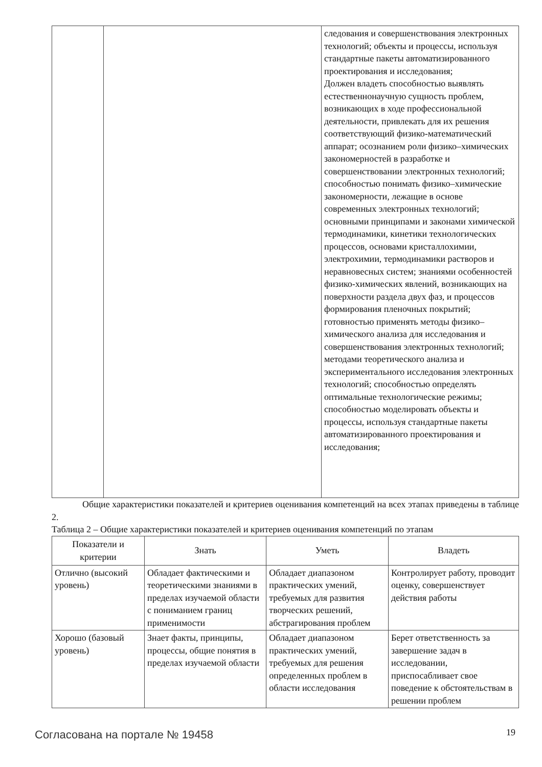| | | следования и совершенствования электронных технологий; объекты и процессы, используя стандартные пакеты автоматизированного проектирования и исследования; Должен владеть способностью выявлять естественнонаучную сущность проблем, возникающих в ходе профессиональной деятельности, привлекать для их решения соответствующий физико-математический аппарат; осознанием роли физико–химических закономерностей в разработке и совершенствовании электронных технологий; способностью понимать физико–химические закономерности, лежащие в основе современных электронных технологий; основными принципами и законами химической термодинамики, кинетики технологических процессов, основами кристаллохимии, электрохимии, термодинамики растворов и неравновесных систем; знаниями особенностей физико-химических явлений, возникающих на поверхности раздела двух фаз, и процессов формирования пленочных покрытий; готовностью применять методы физико–химического анализа для исследования и совершенствования электронных технологий; методами теоретического анализа и экспериментального исследования электронных технологий; способностью определять оптимальные технологические режимы; способностью моделировать объекты и процессы, используя стандартные пакеты автоматизированного проектирования и исследования; |
Общие характеристики показателей и критериев оценивания компетенций на всех этапах приведены в таблице 2.
Таблица 2 – Общие характеристики показателей и критериев оценивания компетенций по этапам
| Показатели и критерии | Знать | Уметь | Владеть |
| --- | --- | --- | --- |
| Отлично (высокий уровень) | Обладает фактическими и теоретическими знаниями в пределах изучаемой области с пониманием границ применимости | Обладает диапазоном практических умений, требуемых для развития творческих решений, абстрагирования проблем | Контролирует работу, проводит оценку, совершенствует действия работы |
| Хорошо (базовый уровень) | Знает факты, принципы, процессы, общие понятия в пределах изучаемой области | Обладает диапазоном практических умений, требуемых для решения определенных проблем в области исследования | Берет ответственность за завершение задач в исследовании, приспосабливает свое поведение к обстоятельствам в решении проблем |
Согласована на портале № 19458 19